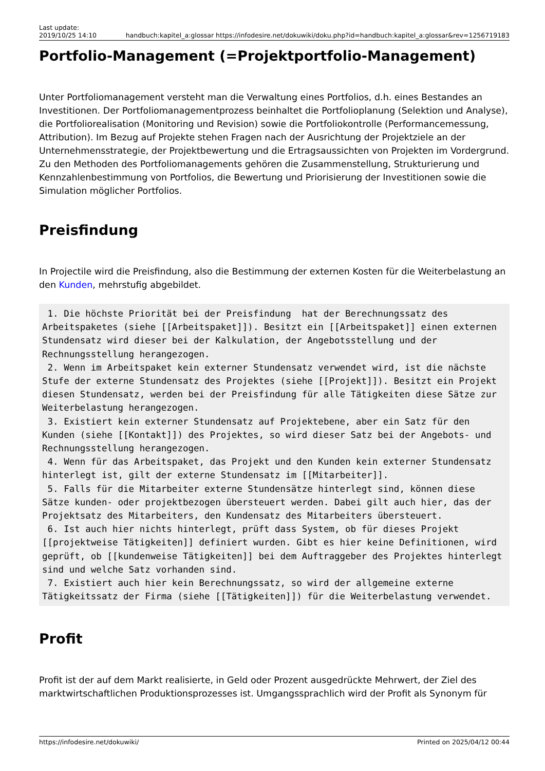Last update:
2019/10/25 14:10
handbuch:kapitel_a:glossar https://infodesire.net/dokuwiki/doku.php?id=handbuch:kapitel_a:glossar&rev=1256719183
Portfolio-Management (=Projektportfolio-Management)
Unter Portfoliomanagement versteht man die Verwaltung eines Portfolios, d.h. eines Bestandes an Investitionen. Der Portfoliomanagementprozess beinhaltet die Portfolioplanung (Selektion und Analyse), die Portfoliorealisation (Monitoring und Revision) sowie die Portfoliokontrolle (Performancemessung, Attribution). Im Bezug auf Projekte stehen Fragen nach der Ausrichtung der Projektziele an der Unternehmensstrategie, der Projektbewertung und die Ertragsaussichten von Projekten im Vordergrund. Zu den Methoden des Portfoliomanagements gehören die Zusammenstellung, Strukturierung und Kennzahlenbestimmung von Portfolios, die Bewertung und Priorisierung der Investitionen sowie die Simulation möglicher Portfolios.
Preisfindung
In Projectile wird die Preisfindung, also die Bestimmung der externen Kosten für die Weiterbelastung an den Kunden, mehrstufig abgebildet.
 1. Die höchste Priorität bei der Preisfindung  hat der Berechnungssatz des Arbeitspaketes (siehe [[Arbeitspaket]]). Besitzt ein [[Arbeitspaket]] einen externen Stundensatz wird dieser bei der Kalkulation, der Angebotsstellung und der Rechnungsstellung herangezogen.
 2. Wenn im Arbeitspaket kein externer Stundensatz verwendet wird, ist die nächste Stufe der externe Stundensatz des Projektes (siehe [[Projekt]]). Besitzt ein Projekt diesen Stundensatz, werden bei der Preisfindung für alle Tätigkeiten diese Sätze zur Weiterbelastung herangezogen.
 3. Existiert kein externer Stundensatz auf Projektebene, aber ein Satz für den Kunden (siehe [[Kontakt]]) des Projektes, so wird dieser Satz bei der Angebots- und Rechnungsstellung herangezogen.
 4. Wenn für das Arbeitspaket, das Projekt und den Kunden kein externer Stundensatz hinterlegt ist, gilt der externe Stundensatz im [[Mitarbeiter]].
 5. Falls für die Mitarbeiter externe Stundensätze hinterlegt sind, können diese Sätze kunden- oder projektbezogen übersteuert werden. Dabei gilt auch hier, das der Projektsatz des Mitarbeiters, den Kundensatz des Mitarbeiters übersteuert.
 6. Ist auch hier nichts hinterlegt, prüft dass System, ob für dieses Projekt [[projektweise Tätigkeiten]] definiert wurden. Gibt es hier keine Definitionen, wird geprüft, ob [[kundenweise Tätigkeiten]] bei dem Auftraggeber des Projektes hinterlegt sind und welche Satz vorhanden sind.
 7. Existiert auch hier kein Berechnungssatz, so wird der allgemeine externe Tätigkeitssatz der Firma (siehe [[Tätigkeiten]]) für die Weiterbelastung verwendet.
Profit
Profit ist der auf dem Markt realisierte, in Geld oder Prozent ausgedrückte Mehrwert, der Ziel des marktwirtschaftlichen Produktionsprozesses ist. Umgangssprachlich wird der Profit als Synonym für
https://infodesire.net/dokuwiki/ Printed on 2025/04/12 00:44